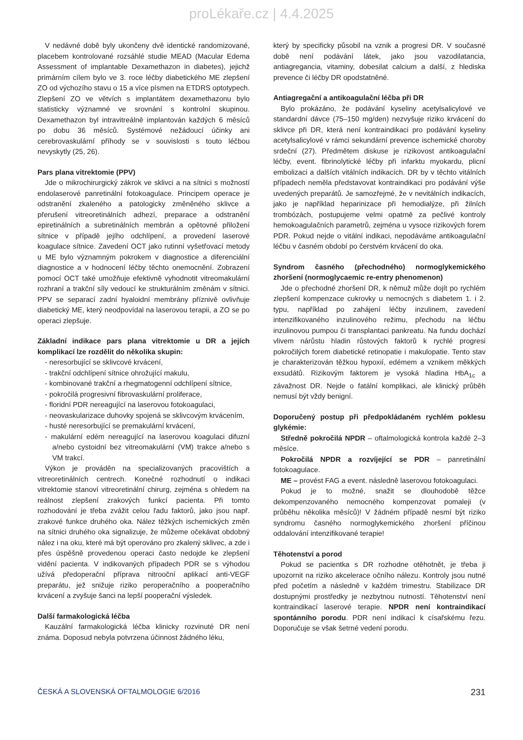proLékaře.cz | 4.4.2025
V nedávné době byly ukončeny dvě identické randomizované, placebem kontrolované rozsáhlé studie MEAD (Macular Edema Assessment of implantable Dexamethazon in diabetes), jejichž primárním cílem bylo ve 3. roce léčby diabetického ME zlepšení ZO od výchozího stavu o 15 a více písmen na ETDRS optotypech. Zlepšení ZO ve větvích s implantátem dexamethazonu bylo statisticky významné ve srovnání s kontrolní skupinou. Dexamethazon byl intravitreálně implantován každých 6 měsíců po dobu 36 měsíců. Systémové nežádoucí účinky ani cerebrovaskulární příhody se v souvislosti s touto léčbou nevyskytly (25, 26).
Pars plana vitrektomie (PPV)
Jde o mikrochirurgický zákrok ve sklivci a na sítnici s možností endolaserové panretinální fotokoagulace. Principem operace je odstranění zkaleného a patologicky změněného sklivce a přerušení vitreoretinálních adhezí, preparace a odstranění epiretinálních a subretinálních membrán a opětovné přiložení sítnice v případě jejího odchlípení, a provedení laserové koagulace sítnice. Zavedení OCT jako rutinní vyšetřovací metody u ME bylo významným pokrokem v diagnostice a diferenciální diagnostice a v hodnocení léčby těchto onemocnění. Zobrazení pomocí OCT také umožňuje efektivně vyhodnotit vitreomakulární rozhraní a trakční síly vedoucí ke strukturálním změnám v sítnici. PPV se separací zadní hyaloidní membrány příznivě ovlivňuje diabetický ME, který neodpovídal na laserovou terapii, a ZO se po operaci zlepšuje.
Základní indikace pars plana vitrektomie u DR a jejích komplikací lze rozdělit do několika skupin:
- neresorbující se sklivcové krvácení,
- trakční odchlípení sítnice ohrožující makulu,
- kombinované trakční a rhegmatogenní odchlípení sítnice,
- pokročilá progresivní fibrovaskulární proliferace,
- floridní PDR nereagující na laserovou fotokoagulaci,
- neovaskularizace duhovky spojená se sklivcovým krvácením,
- husté neresorbující se premakulární krvácení,
- makulární edém nereagující na laserovou koagulaci difuzní a/nebo cystoidní bez vitreomakulární (VM) trakce a/nebo s VM trakcí.
Výkon je prováděn na specializovaných pracovištích a vitreoretinálních centrech. Konečné rozhodnutí o indikaci vitrektomie stanoví vitreoretinální chirurg, zejména s ohledem na reálnost zlepšení zrakových funkcí pacienta. Při tomto rozhodování je třeba zvážit celou řadu faktorů, jako jsou např. zrakové funkce druhého oka. Nález těžkých ischemických změn na sítnici druhého oka signalizuje, že můžeme očekávat obdobný nález i na oku, které má být operováno pro zkalený sklivec, a zde i přes úspěšně provedenou operaci často nedojde ke zlepšení vidění pacienta. V indikovaných případech PDR se s výhodou užívá předoperační příprava nitrooční aplikací anti-VEGF preparátu, jež snižuje riziko peroperačního a pooperačního krvácení a zvyšuje šanci na lepší pooperační výsledek.
Další farmakologická léčba
Kauzální farmakologická léčba klinicky rozvinuté DR není známa. Doposud nebyla potvrzena účinnost žádného léku,
který by specificky působil na vznik a progresi DR. V současné době není podávání látek, jako jsou vazodilatancia, antiagregancia, vitaminy, dobesilat calcium a další, z hlediska prevence či léčby DR opodstatněné.
Antiagregační a antikoagulační léčba při DR
Bylo prokázáno, že podávání kyseliny acetylsalicylové ve standardní dávce (75–150 mg/den) nezvyšuje riziko krvácení do sklivce při DR, která není kontraindikaci pro podávání kyseliny acetylsalicylové v rámci sekundární prevence ischemické choroby srdeční (27). Předmětem diskuse je rizikovost antikoagulační léčby, event. fibrinolytické léčby při infarktu myokardu, plicní embolizaci a dalších vitálních indikacích. DR by v těchto vitálních případech neměla představovat kontraindikaci pro podávání výše uvedených preparátů. Je samozřejmé, že v nevitálních indikacích, jako je například heparinizace při hemodialýze, při žilních trombózách, postupujeme velmi opatrně za pečlivé kontroly hemokoagulačních parametrů, zejména u vysoce rizikových forem PDR. Pokud nejde o vitální indikaci, nepodáváme antikoagulační léčbu v časném období po čerstvém krvácení do oka.
Syndrom časného (přechodného) normoglykemického zhoršení (normoglycaemic re-entry phenomenon)
Jde o přechodné zhoršení DR, k němuž může dojít po rychlém zlepšení kompenzace cukrovky u nemocných s diabetem 1. i 2. typu, například po zahájení léčby inzulinem, zavedení intenzifikovaného inzulinového režimu, přechodu na léčbu inzulinovou pumpou či transplantaci pankreatu. Na fundu dochází vlivem nárůstu hladin růstových faktorů k rychlé progresi pokročilých forem diabetické retinopatie i makulopatie. Tento stav je charakterizován těžkou hypoxií, edémem a vznikem měkkých exsudátů. Rizikovým faktorem je vysoká hladina HbA<sub>1c</sub> a závažnost DR. Nejde o fatální komplikaci, ale klinický průběh nemusí být vždy benigní.
Doporučený postup při předpokládaném rychlém poklesu glykémie:
Středně pokročilá NPDR – oftalmologická kontrola každé 2–3 měsíce.
Pokročilá NPDR a rozvíjející se PDR – panretinální fotokoagulace.
ME – provést FAG a event. následně laserovou fotokoagulaci.
Pokud je to možné, snažit se dlouhodobě těžce dekompenzovaného nemocného kompenzovat pomaleji (v průběhu několika měsíců)! V žádném případě nesmí být riziko syndromu časného normoglykemického zhoršení příčinou oddalování intenzifikované terapie!
Těhotenství a porod
Pokud se pacientka s DR rozhodne otěhotnět, je třeba ji upozornit na riziko akcelerace očního nálezu. Kontroly jsou nutné před početím a následně v každém trimestru. Stabilizace DR dostupnými prostředky je nezbytnou nutností. Těhotenství není kontraindikací laserové terapie. NPDR není kontraindikací spontánního porodu. PDR není indikací k císařskému řezu. Doporučuje se však šetrné vedení porodu.
ČESKÁ A SLOVENSKÁ OFTALMOLOGIE 6/2016 231